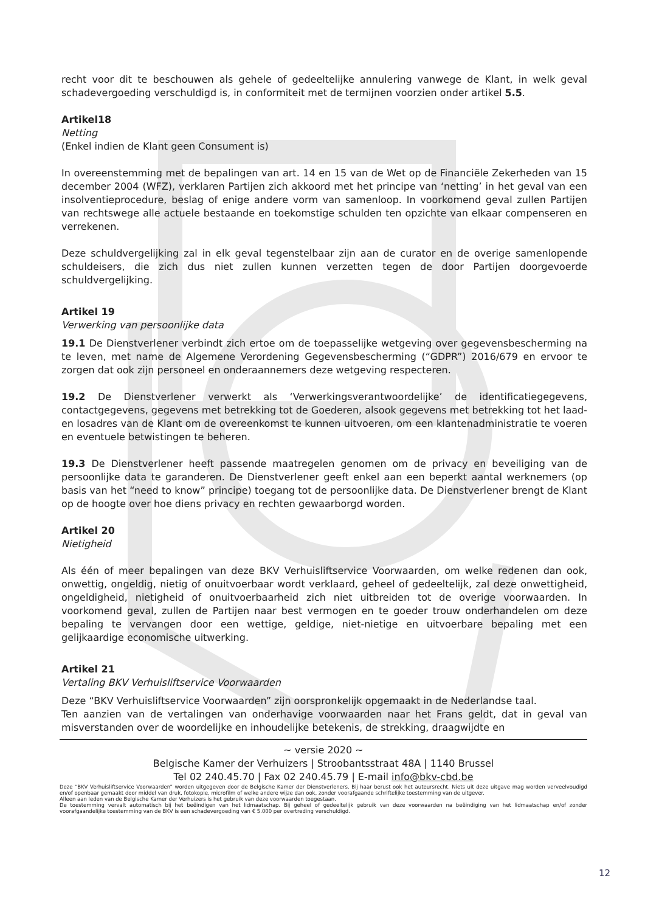recht voor dit te beschouwen als gehele of gedeeltelijke annulering vanwege de Klant, in welk geval schadevergoeding verschuldigd is, in conformiteit met de termijnen voorzien onder artikel 5.5.
Artikel18
Netting
(Enkel indien de Klant geen Consument is)
In overeenstemming met de bepalingen van art. 14 en 15 van de Wet op de Financiële Zekerheden van 15 december 2004 (WFZ), verklaren Partijen zich akkoord met het principe van ‘netting’ in het geval van een insolventieprocedure, beslag of enige andere vorm van samenloop. In voorkomend geval zullen Partijen van rechtswege alle actuele bestaande en toekomstige schulden ten opzichte van elkaar compenseren en verrekenen.
Deze schuldvergelijking zal in elk geval tegenstelbaar zijn aan de curator en de overige samenlopende schuldeisers, die zich dus niet zullen kunnen verzetten tegen de door Partijen doorgevoerde schuldvergelijking.
Artikel 19
Verwerking van persoonlijke data
19.1 De Dienstverlener verbindt zich ertoe om de toepasselijke wetgeving over gegevensbescherming na te leven, met name de Algemene Verordening Gegevensbescherming (“GDPR”) 2016/679 en ervoor te zorgen dat ook zijn personeel en onderaannemers deze wetgeving respecteren.
19.2 De Dienstverlener verwerkt als ‘Verwerkingsverantwoordelijke’ de identificatiegegevens, contactgegevens, gegevens met betrekking tot de Goederen, alsook gegevens met betrekking tot het laad-en losadres van de Klant om de overeenkomst te kunnen uitvoeren, om een klantenadministratie te voeren en eventuele betwistingen te beheren.
19.3 De Dienstverlener heeft passende maatregelen genomen om de privacy en beveiliging van de persoonlijke data te garanderen. De Dienstverlener geeft enkel aan een beperkt aantal werknemers (op basis van het “need to know” principe) toegang tot de persoonlijke data. De Dienstverlener brengt de Klant op de hoogte over hoe diens privacy en rechten gewaarborgd worden.
Artikel 20
Nietigheid
Als één of meer bepalingen van deze BKV Verhuisliftservice Voorwaarden, om welke redenen dan ook, onwettig, ongeldig, nietig of onuitvoerbaar wordt verklaard, geheel of gedeeltelijk, zal deze onwettigheid, ongeldigheid, nietigheid of onuitvoerbaarheid zich niet uitbreiden tot de overige voorwaarden. In voorkomend geval, zullen de Partijen naar best vermogen en te goeder trouw onderhandelen om deze bepaling te vervangen door een wettige, geldige, niet-nietige en uitvoerbare bepaling met een gelijkaardige economische uitwerking.
Artikel 21
Vertaling BKV Verhuisliftservice Voorwaarden
Deze “BKV Verhuisliftservice Voorwaarden” zijn oorspronkelijk opgemaakt in de Nederlandse taal.
Ten aanzien van de vertalingen van onderhavige voorwaarden naar het Frans geldt, dat in geval van misverstanden over de woordelijke en inhoudelijke betekenis, de strekking, draagwijdte en
~ versie 2020 ~
Belgische Kamer der Verhuizers | Stroobantsstraat 48A | 1140 Brussel
Tel 02 240.45.70 | Fax 02 240.45.79 | E-mail info@bkv-cbd.be
Deze “BKV Verhuisliftservice Voorwaarden” worden uitgegeven door de Belgische Kamer der Dienstverleners. Bij haar berust ook het auteursrecht. Niets uit deze uitgave mag worden verveelvoudigd en/of openbaar gemaakt door middel van druk, fotokopie, microfilm of welke andere wijze dan ook, zonder voorafgaande schriftelijke toestemming van de uitgever.
Alleen aan leden van de Belgische Kamer der Verhuizers is het gebruik van deze voorwaarden toegestaan.
De toestemming vervalt automatisch bij het beëindigen van het lidmaatschap. Bij geheel of gedeeltelijk gebruik van deze voorwaarden na beëindiging van het lidmaatschap en/of zonder voorafgaandelijke toestemming van de BKV is een schadevergoeding van € 5.000 per overtreding verschuldigd.
12